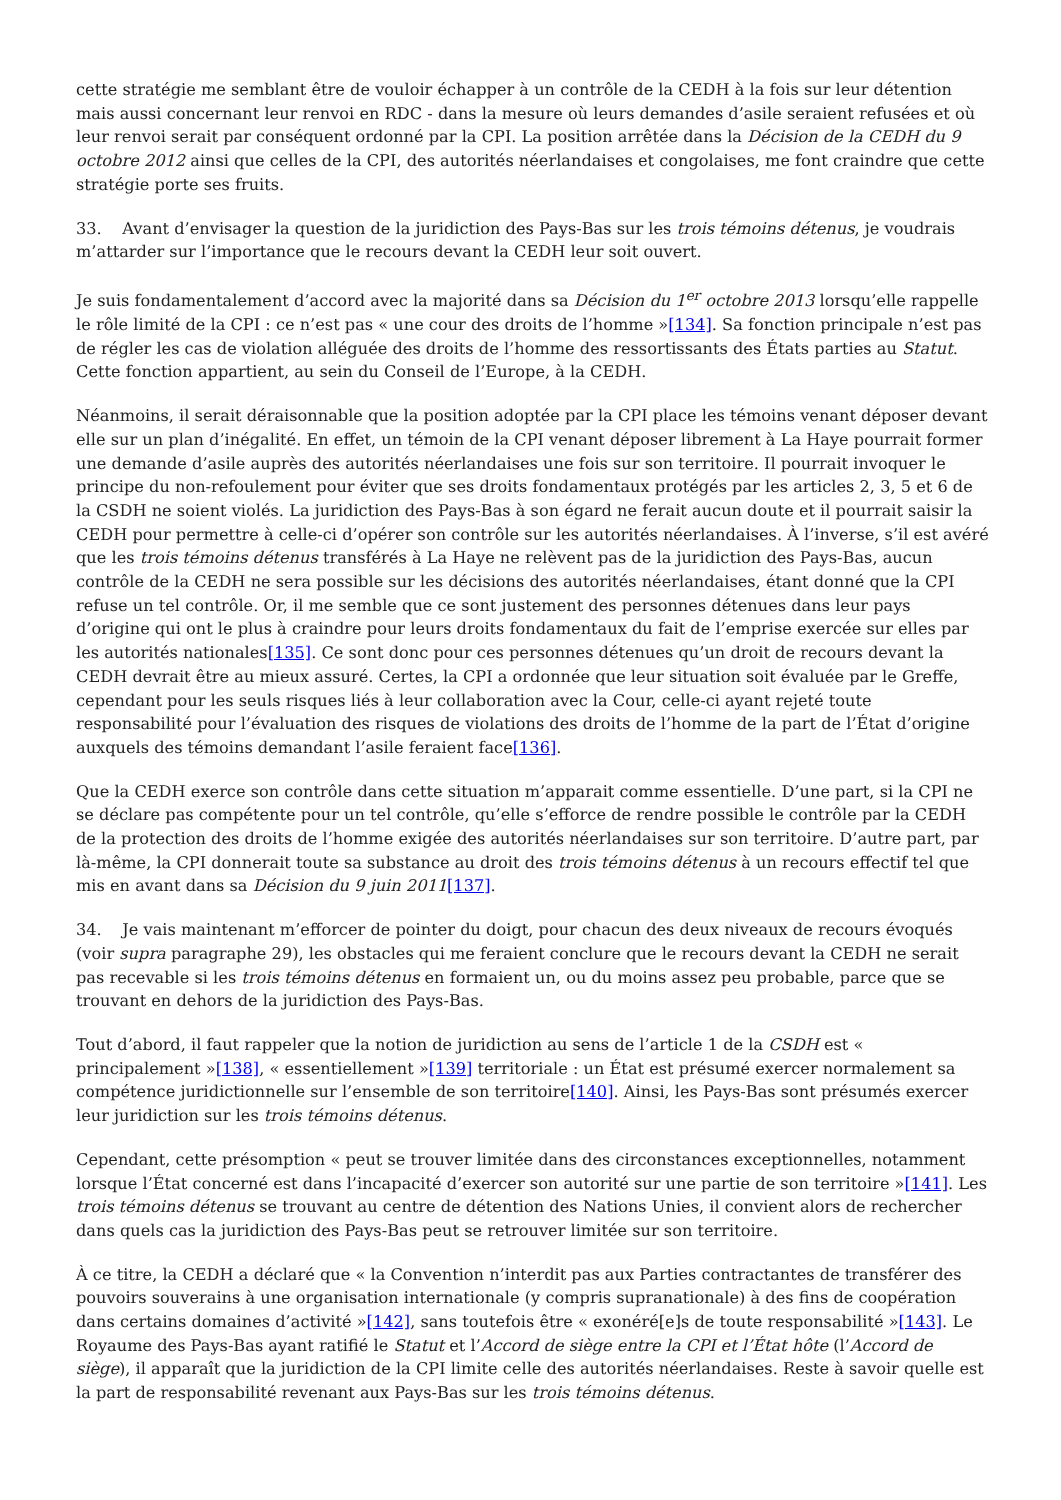cette stratégie me semblant être de vouloir échapper à un contrôle de la CEDH à la fois sur leur détention mais aussi concernant leur renvoi en RDC - dans la mesure où leurs demandes d’asile seraient refusées et où leur renvoi serait par conséquent ordonné par la CPI. La position arrêtée dans la Décision de la CEDH du 9 octobre 2012 ainsi que celles de la CPI, des autorités néerlandaises et congolaises, me font craindre que cette stratégie porte ses fruits.
33. Avant d’envisager la question de la juridiction des Pays-Bas sur les trois témoins détenus, je voudrais m’attarder sur l’importance que le recours devant la CEDH leur soit ouvert.
Je suis fondamentalement d’accord avec la majorité dans sa Décision du 1<sup>er</sup> octobre 2013 lorsqu’elle rappelle le rôle limité de la CPI : ce n’est pas « une cour des droits de l’homme »[134]. Sa fonction principale n’est pas de régler les cas de violation alléguée des droits de l’homme des ressortissants des États parties au Statut. Cette fonction appartient, au sein du Conseil de l’Europe, à la CEDH.
Néanmoins, il serait déraisonnable que la position adoptée par la CPI place les témoins venant déposer devant elle sur un plan d’inégalité. En effet, un témoin de la CPI venant déposer librement à La Haye pourrait former une demande d’asile auprès des autorités néerlandaises une fois sur son territoire. Il pourrait invoquer le principe du non-refoulement pour éviter que ses droits fondamentaux protégés par les articles 2, 3, 5 et 6 de la CSDH ne soient violés. La juridiction des Pays-Bas à son égard ne ferait aucun doute et il pourrait saisir la CEDH pour permettre à celle-ci d’opérer son contrôle sur les autorités néerlandaises. À l’inverse, s’il est avéré que les trois témoins détenus transférés à La Haye ne relèvent pas de la juridiction des Pays-Bas, aucun contrôle de la CEDH ne sera possible sur les décisions des autorités néerlandaises, étant donné que la CPI refuse un tel contrôle. Or, il me semble que ce sont justement des personnes détenues dans leur pays d’origine qui ont le plus à craindre pour leurs droits fondamentaux du fait de l’emprise exercée sur elles par les autorités nationales[135]. Ce sont donc pour ces personnes détenues qu’un droit de recours devant la CEDH devrait être au mieux assuré. Certes, la CPI a ordonnée que leur situation soit évaluée par le Greffe, cependant pour les seuls risques liés à leur collaboration avec la Cour, celle-ci ayant rejeté toute responsabilité pour l’évaluation des risques de violations des droits de l’homme de la part de l’État d’origine auxquels des témoins demandant l’asile feraient face[136].
Que la CEDH exerce son contrôle dans cette situation m’apparait comme essentielle. D’une part, si la CPI ne se déclare pas compétente pour un tel contrôle, qu’elle s’efforce de rendre possible le contrôle par la CEDH de la protection des droits de l’homme exigée des autorités néerlandaises sur son territoire. D’autre part, par là-même, la CPI donnerait toute sa substance au droit des trois témoins détenus à un recours effectif tel que mis en avant dans sa Décision du 9 juin 2011[137].
34. Je vais maintenant m’efforcer de pointer du doigt, pour chacun des deux niveaux de recours évoqués (voir supra paragraphe 29), les obstacles qui me feraient conclure que le recours devant la CEDH ne serait pas recevable si les trois témoins détenus en formaient un, ou du moins assez peu probable, parce que se trouvant en dehors de la juridiction des Pays-Bas.
Tout d’abord, il faut rappeler que la notion de juridiction au sens de l’article 1 de la CSDH est « principalement »[138], « essentiellement »[139] territoriale : un État est présumé exercer normalement sa compétence juridictionnelle sur l’ensemble de son territoire[140]. Ainsi, les Pays-Bas sont présumés exercer leur juridiction sur les trois témoins détenus.
Cependant, cette présomption « peut se trouver limitée dans des circonstances exceptionnelles, notamment lorsque l’État concerné est dans l’incapacité d’exercer son autorité sur une partie de son territoire »[141]. Les trois témoins détenus se trouvant au centre de détention des Nations Unies, il convient alors de rechercher dans quels cas la juridiction des Pays-Bas peut se retrouver limitée sur son territoire.
À ce titre, la CEDH a déclaré que « la Convention n’interdit pas aux Parties contractantes de transférer des pouvoirs souverains à une organisation internationale (y compris supranationale) à des fins de coopération dans certains domaines d’activité »[142], sans toutefois être « exonéré[e]s de toute responsabilité »[143]. Le Royaume des Pays-Bas ayant ratifié le Statut et l’Accord de siège entre la CPI et l’État hôte (l’Accord de siège), il apparaît que la juridiction de la CPI limite celle des autorités néerlandaises. Reste à savoir quelle est la part de responsabilité revenant aux Pays-Bas sur les trois témoins détenus.